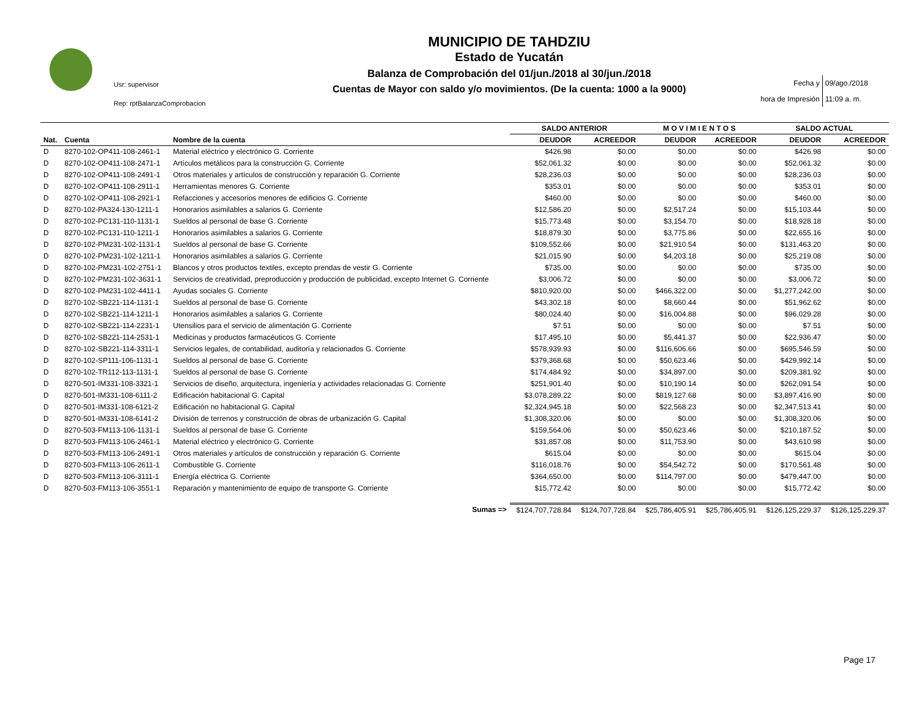Usr: supervisor
Rep: rptBalanzaComprobacion
MUNICIPIO DE TAHDZIU
Estado de Yucatán
Balanza de Comprobación del 01/jun./2018 al 30/jun./2018
Cuentas de Mayor con saldo y/o movimientos. (De la cuenta: 1000 a la 9000)
| Fecha y | 09/ago./2018 |
| hora de Impresión | 11:09 a. m. |
| | | | SALDO ANTERIOR | | M O V I M I E N T O S | | SALDO ACTUAL | |
| --- | --- | --- | --- | --- | --- | --- | --- | --- |
| Nat. | Cuenta | Nombre de la cuenta | DEUDOR | ACREEDOR | DEUDOR | ACREEDOR | DEUDOR | ACREEDOR |
| D | 8270-102-OP411-108-2461-1 | Material eléctrico y electrónico G. Corriente | $426.98 | $0.00 | $0.00 | $0.00 | $426.98 | $0.00 |
| D | 8270-102-OP411-108-2471-1 | Artículos metálicos para la construcción G. Corriente | $52,061.32 | $0.00 | $0.00 | $0.00 | $52,061.32 | $0.00 |
| D | 8270-102-OP411-108-2491-1 | Otros materiales y artículos de construcción y reparación G. Corriente | $28,236.03 | $0.00 | $0.00 | $0.00 | $28,236.03 | $0.00 |
| D | 8270-102-OP411-108-2911-1 | Herramientas menores G. Corriente | $353.01 | $0.00 | $0.00 | $0.00 | $353.01 | $0.00 |
| D | 8270-102-OP411-108-2921-1 | Refacciones y accesorios menores de edificios G. Corriente | $460.00 | $0.00 | $0.00 | $0.00 | $460.00 | $0.00 |
| D | 8270-102-PA324-130-1211-1 | Honorarios asimilables a salarios G. Corriente | $12,586.20 | $0.00 | $2,517.24 | $0.00 | $15,103.44 | $0.00 |
| D | 8270-102-PC131-110-1131-1 | Sueldos al personal de base G. Corriente | $15,773.48 | $0.00 | $3,154.70 | $0.00 | $18,928.18 | $0.00 |
| D | 8270-102-PC131-110-1211-1 | Honorarios asimilables a salarios G. Corriente | $18,879.30 | $0.00 | $3,775.86 | $0.00 | $22,655.16 | $0.00 |
| D | 8270-102-PM231-102-1131-1 | Sueldos al personal de base G. Corriente | $109,552.66 | $0.00 | $21,910.54 | $0.00 | $131,463.20 | $0.00 |
| D | 8270-102-PM231-102-1211-1 | Honorarios asimilables a salarios G. Corriente | $21,015.90 | $0.00 | $4,203.18 | $0.00 | $25,219.08 | $0.00 |
| D | 8270-102-PM231-102-2751-1 | Blancos y otros productos textiles, excepto prendas de vestir G. Corriente | $735.00 | $0.00 | $0.00 | $0.00 | $735.00 | $0.00 |
| D | 8270-102-PM231-102-3631-1 | Servicios de creatividad, preproducción y producción de publicidad, excepto Internet G. Corriente | $3,006.72 | $0.00 | $0.00 | $0.00 | $3,006.72 | $0.00 |
| D | 8270-102-PM231-102-4411-1 | Ayudas sociales G. Corriente | $810,920.00 | $0.00 | $466,322.00 | $0.00 | $1,277,242.00 | $0.00 |
| D | 8270-102-SB221-114-1131-1 | Sueldos al personal de base G. Corriente | $43,302.18 | $0.00 | $8,660.44 | $0.00 | $51,962.62 | $0.00 |
| D | 8270-102-SB221-114-1211-1 | Honorarios asimilables a salarios G. Corriente | $80,024.40 | $0.00 | $16,004.88 | $0.00 | $96,029.28 | $0.00 |
| D | 8270-102-SB221-114-2231-1 | Utensilios para el servicio de alimentación G. Corriente | $7.51 | $0.00 | $0.00 | $0.00 | $7.51 | $0.00 |
| D | 8270-102-SB221-114-2531-1 | Medicinas y productos farmacéuticos G. Corriente | $17,495.10 | $0.00 | $5,441.37 | $0.00 | $22,936.47 | $0.00 |
| D | 8270-102-SB221-114-3311-1 | Servicios legales, de contabilidad, auditoría y relacionados G. Corriente | $578,939.93 | $0.00 | $116,606.66 | $0.00 | $695,546.59 | $0.00 |
| D | 8270-102-SP111-106-1131-1 | Sueldos al personal de base G. Corriente | $379,368.68 | $0.00 | $50,623.46 | $0.00 | $429,992.14 | $0.00 |
| D | 8270-102-TR112-113-1131-1 | Sueldos al personal de base G. Corriente | $174,484.92 | $0.00 | $34,897.00 | $0.00 | $209,381.92 | $0.00 |
| D | 8270-501-IM331-108-3321-1 | Servicios de diseño, arquitectura, ingeniería y actividades relacionadas G. Corriente | $251,901.40 | $0.00 | $10,190.14 | $0.00 | $262,091.54 | $0.00 |
| D | 8270-501-IM331-108-6111-2 | Edificación habitacional G. Capital | $3,078,289.22 | $0.00 | $819,127.68 | $0.00 | $3,897,416.90 | $0.00 |
| D | 8270-501-IM331-108-6121-2 | Edificación no habitacional G. Capital | $2,324,945.18 | $0.00 | $22,568.23 | $0.00 | $2,347,513.41 | $0.00 |
| D | 8270-501-IM331-108-6141-2 | División de terrenos y construcción de obras de urbanización G. Capital | $1,308,320.06 | $0.00 | $0.00 | $0.00 | $1,308,320.06 | $0.00 |
| D | 8270-503-FM113-106-1131-1 | Sueldos al personal de base G. Corriente | $159,564.06 | $0.00 | $50,623.46 | $0.00 | $210,187.52 | $0.00 |
| D | 8270-503-FM113-106-2461-1 | Material eléctrico y electrónico G. Corriente | $31,857.08 | $0.00 | $11,753.90 | $0.00 | $43,610.98 | $0.00 |
| D | 8270-503-FM113-106-2491-1 | Otros materiales y artículos de construcción y reparación G. Corriente | $615.04 | $0.00 | $0.00 | $0.00 | $615.04 | $0.00 |
| D | 8270-503-FM113-106-2611-1 | Combustible G. Corriente | $116,018.76 | $0.00 | $54,542.72 | $0.00 | $170,561.48 | $0.00 |
| D | 8270-503-FM113-106-3111-1 | Energía eléctrica G. Corriente | $364,650.00 | $0.00 | $114,797.00 | $0.00 | $479,447.00 | $0.00 |
| D | 8270-503-FM113-106-3551-1 | Reparación y mantenimiento de equipo de transporte G. Corriente | $15,772.42 | $0.00 | $0.00 | $0.00 | $15,772.42 | $0.00 |
| | | Sumas => | $124,707,728.84 | $124,707,728.84 | $25,786,405.91 | $25,786,405.91 | $126,125,229.37 | $126,125,229.37 |
Page 17